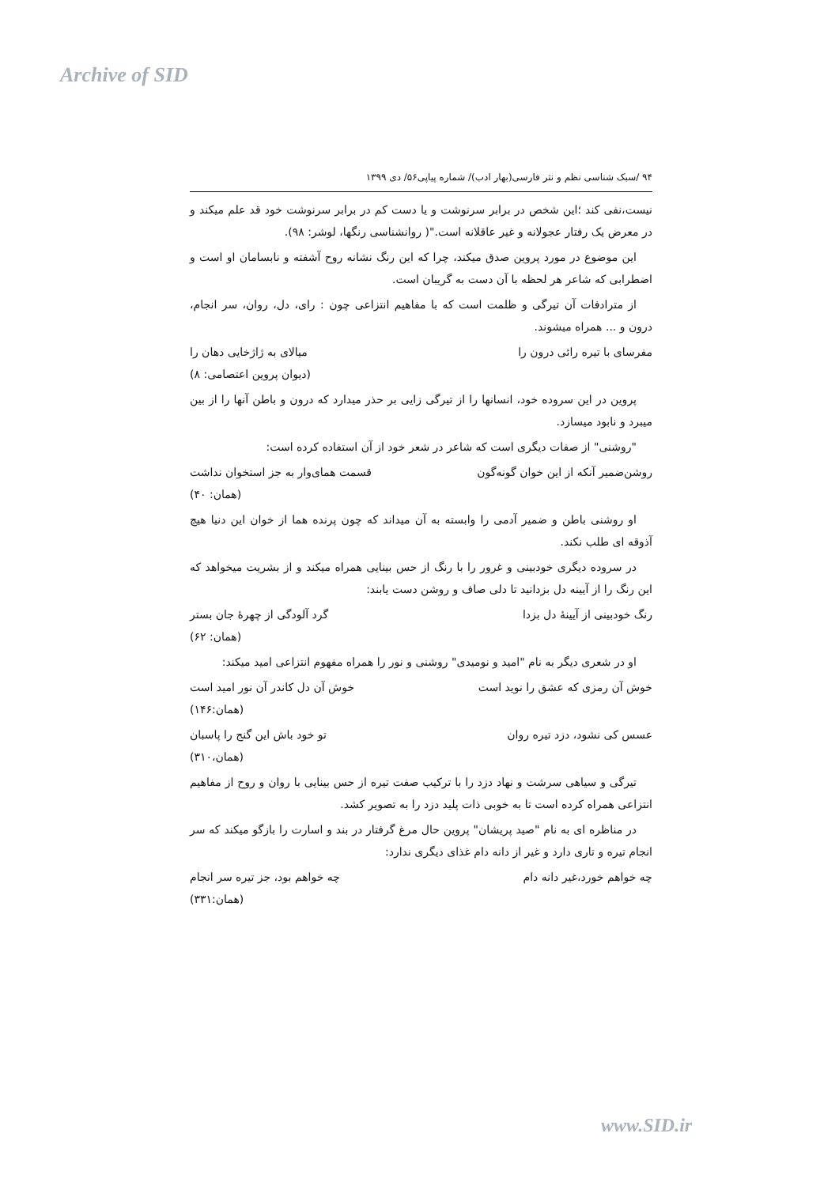Archive of SID
۹۴ /سبک شناسی نظم و نثر فارسی(بهار ادب)/ شماره پیاپی۵۶/ دی ۱۳۹۹
نیست،نفی کند ؛این شخص در برابر سرنوشت و یا دست کم در برابر سرنوشت خود قد علم میکند و در معرض یک رفتار عجولانه و غیر عاقلانه است."( روانشناسی رنگها، لوشر: ۹۸).
این موضوع در مورد پروین صدق میکند، چرا که این رنگ نشانه روح آشفته و نابسامان او است و اضطرابی که شاعر هر لحظه با آن دست به گریبان است.
از مترادفات آن تیرگی و ظلمت است که با مفاهیم انتزاعی چون : رای، دل، روان، سر انجام، درون و ... همراه میشوند.
مفرسای با تیره رائی درون را میالای به ژاژخایی دهان را
(دیوان پروین اعتصامی: ۸)
پروین در این سروده خود، انسانها را از تیرگی زایی بر حذر میدارد که درون و باطن آنها را از بین میبرد و نابود میسازد.
"روشنی" از صفات دیگری است که شاعر در شعر خود از آن استفاده کرده است:
روشن‌ضمیر آنکه از این خوان گونه‌گون قسمت همای‌وار به جز استخوان نداشت
(همان: ۴۰)
او روشنی باطن و ضمیر آدمی را وابسته به آن میداند که چون پرنده هما از خوان این دنیا هیچ آذوقه ای طلب نکند.
در سروده دیگری خودبینی و غرور را با رنگ از حس بینایی همراه میکند و از بشریت میخواهد که این رنگ را از آیینه دل بزدانید تا دلی صاف و روشن دست یابند:
رنگ خودبینی از آیینهٔ دل بزدا گرد آلودگی از چهرهٔ جان بستر
(همان: ۶۲)
او در شعری دیگر به نام "امید و نومیدی" روشنی و نور را همراه مفهوم انتزاعی امید میکند:
خوش آن رمزی که عشق را نوید است خوش آن دل کاندر آن نور امید است
(همان:۱۴۶)
عسس کی نشود، دزد تیره روان تو خود باش این گنج را پاسبان
(همان،۳۱۰)
تیرگی و سیاهی سرشت و نهاد دزد را با ترکیب صفت تیره از حس بینایی با روان و روح از مفاهیم انتزاعی همراه کرده است تا به خوبی ذات پلید دزد را به تصویر کشد.
در مناظره ای به نام "صید پریشان" پروین حال مرغ گرفتار در بند و اسارت را بازگو میکند که سر انجام تیره و تاری دارد و غیر از دانه دام غذای دیگری ندارد:
چه خواهم خورد،غیر دانه دام چه خواهم بود، جز تیره سر انجام
(همان:۳۳۱)
www.SID.ir